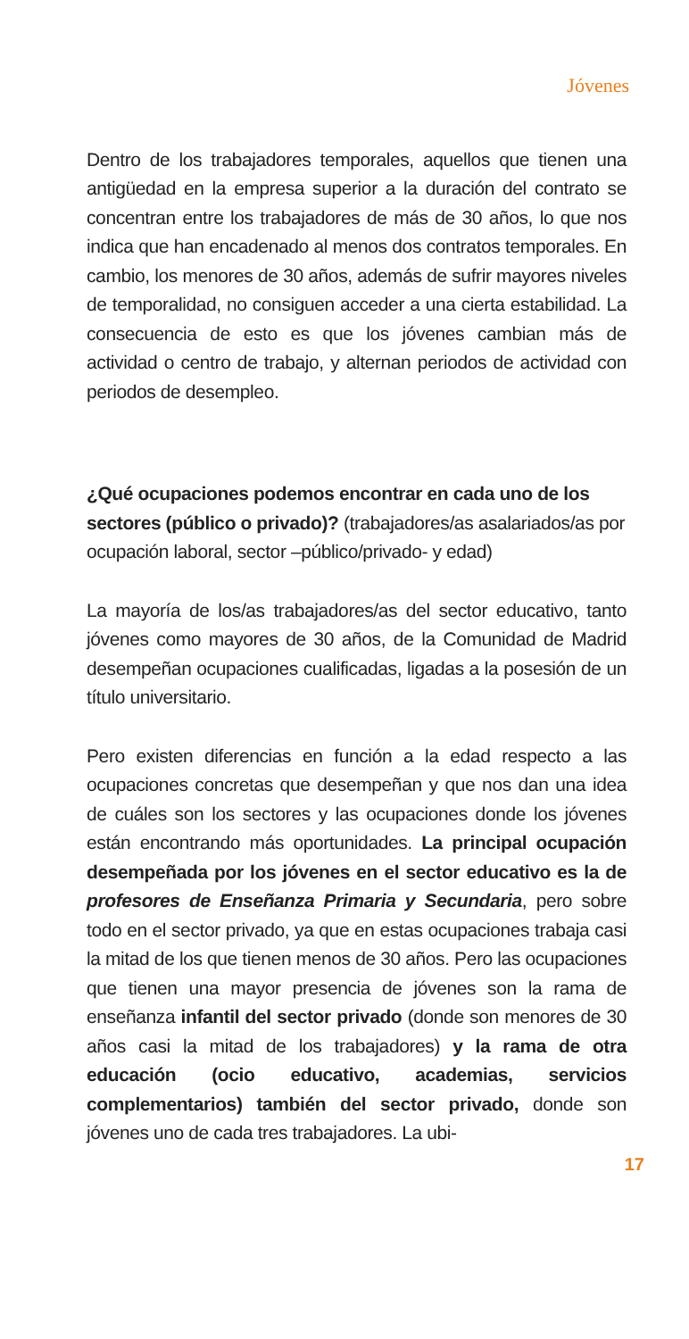Jóvenes
Dentro de los trabajadores temporales, aquellos que tienen una antigüedad en la empresa superior a la duración del contrato se concentran entre los trabajadores de más de 30 años, lo que nos indica que han encadenado al menos dos contratos temporales. En cambio, los menores de 30 años, además de sufrir mayores niveles de temporalidad, no consiguen acceder a una cierta estabilidad. La consecuencia de esto es que los jóvenes cambian más de actividad o centro de trabajo, y alternan periodos de actividad con periodos de desempleo.
¿Qué ocupaciones podemos encontrar en cada uno de los sectores (público o privado)? (trabajadores/as asalariados/as por ocupación laboral, sector –público/privado- y edad)
La mayoría de los/as trabajadores/as del sector educativo, tanto jóvenes como mayores de 30 años, de la Comunidad de Madrid desempeñan ocupaciones cualificadas, ligadas a la posesión de un título universitario.
Pero existen diferencias en función a la edad respecto a las ocupaciones concretas que desempeñan y que nos dan una idea de cuáles son los sectores y las ocupaciones donde los jóvenes están encontrando más oportunidades. La principal ocupación desempeñada por los jóvenes en el sector educativo es la de profesores de Enseñanza Primaria y Secundaria, pero sobre todo en el sector privado, ya que en estas ocupaciones trabaja casi la mitad de los que tienen menos de 30 años. Pero las ocupaciones que tienen una mayor presencia de jóvenes son la rama de enseñanza infantil del sector privado (donde son menores de 30 años casi la mitad de los trabajadores) y la rama de otra educación (ocio educativo, academias, servicios complementarios) también del sector privado, donde son jóvenes uno de cada tres trabajadores. La ubi-
17